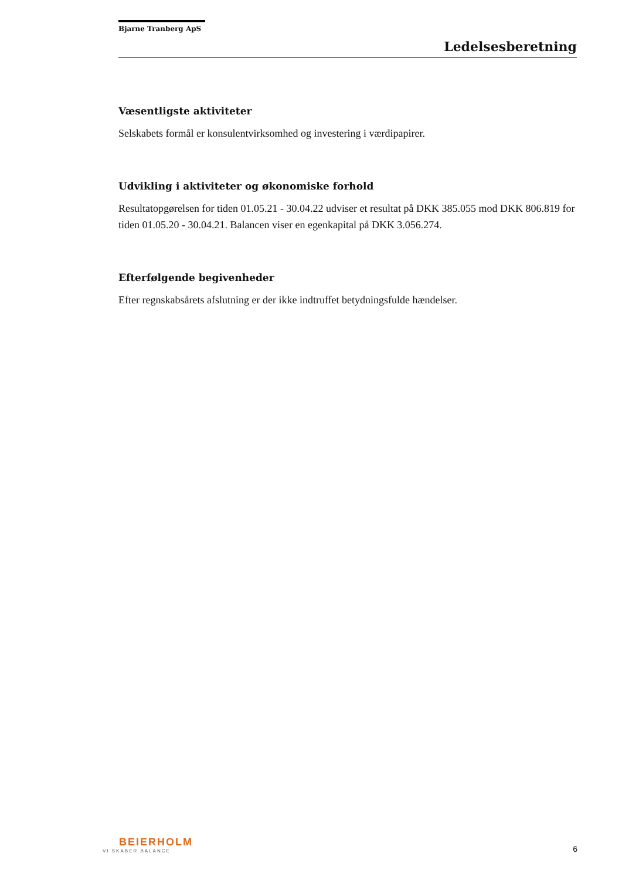Bjarne Tranberg ApS
Ledelsesberetning
Væsentligste aktiviteter
Selskabets formål er konsulentvirksomhed og investering i værdipapirer.
Udvikling i aktiviteter og økonomiske forhold
Resultatopgørelsen for tiden 01.05.21 - 30.04.22 udviser et resultat på DKK 385.055 mod DKK 806.819 for tiden 01.05.20 - 30.04.21. Balancen viser en egenkapital på DKK 3.056.274.
Efterfølgende begivenheder
Efter regnskabsårets afslutning er der ikke indtruffet betydningsfulde hændelser.
BEIERHOLM
VI SKABER BALANCE
6